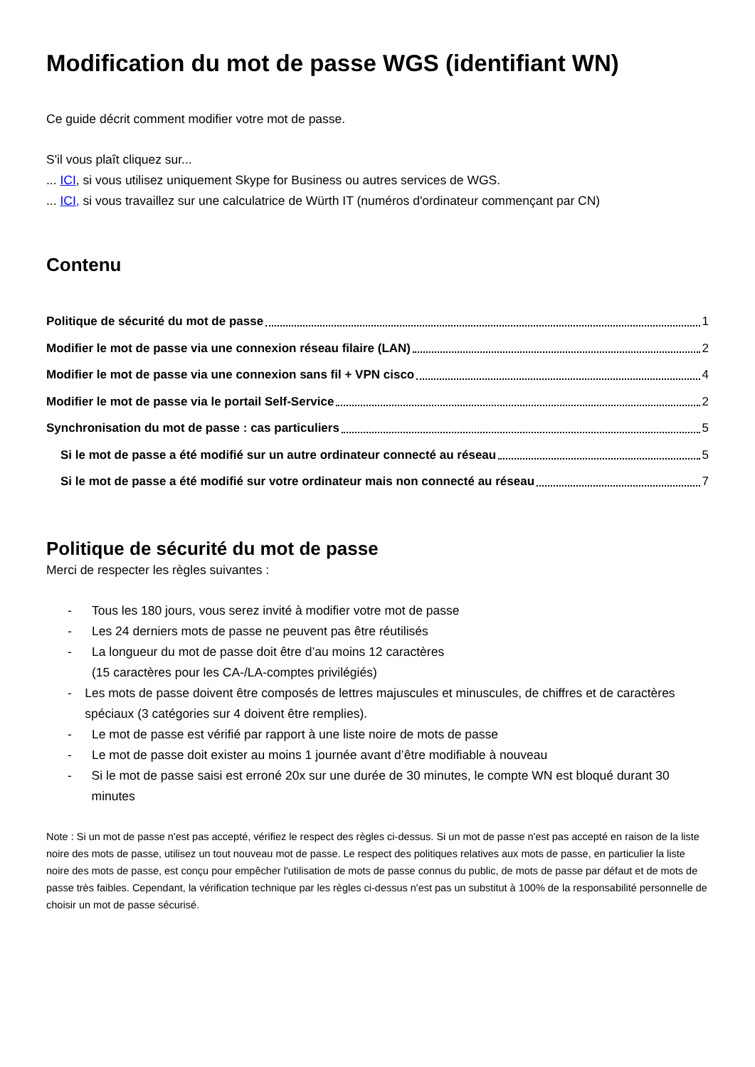Modification du mot de passe WGS (identifiant WN)
Ce guide décrit comment modifier votre mot de passe.
S'il vous plaît cliquez sur...
... ICI, si vous utilisez uniquement Skype for Business ou autres services de WGS.
... ICI, si vous travaillez sur une calculatrice de Würth IT (numéros d'ordinateur commençant par CN)
Contenu
Politique de sécurité du mot de passe 1
Modifier le mot de passe via une connexion réseau filaire (LAN) 2
Modifier le mot de passe via une connexion sans fil + VPN cisco 4
Modifier le mot de passe via le portail Self-Service 2
Synchronisation du mot de passe : cas particuliers 5
Si le mot de passe a été modifié sur un autre ordinateur connecté au réseau 5
Si le mot de passe a été modifié sur votre ordinateur mais non connecté au réseau 7
Politique de sécurité du mot de passe
Merci de respecter les règles suivantes :
- Tous les 180 jours, vous serez invité à modifier votre mot de passe
- Les 24 derniers mots de passe ne peuvent pas être réutilisés
- La longueur du mot de passe doit être d’au moins 12 caractères
(15 caractères pour les CA-/LA-comptes privilégiés)
- Les mots de passe doivent être composés de lettres majuscules et minuscules, de chiffres et de caractères spéciaux (3 catégories sur 4 doivent être remplies).
- Le mot de passe est vérifié par rapport à une liste noire de mots de passe
- Le mot de passe doit exister au moins 1 journée avant d’être modifiable à nouveau
- Si le mot de passe saisi est erroné 20x sur une durée de 30 minutes, le compte WN est bloqué durant 30 minutes
Note : Si un mot de passe n'est pas accepté, vérifiez le respect des règles ci-dessus. Si un mot de passe n'est pas accepté en raison de la liste noire des mots de passe, utilisez un tout nouveau mot de passe. Le respect des politiques relatives aux mots de passe, en particulier la liste noire des mots de passe, est conçu pour empêcher l'utilisation de mots de passe connus du public, de mots de passe par défaut et de mots de passe très faibles. Cependant, la vérification technique par les règles ci-dessus n'est pas un substitut à 100% de la responsabilité personnelle de choisir un mot de passe sécurisé.